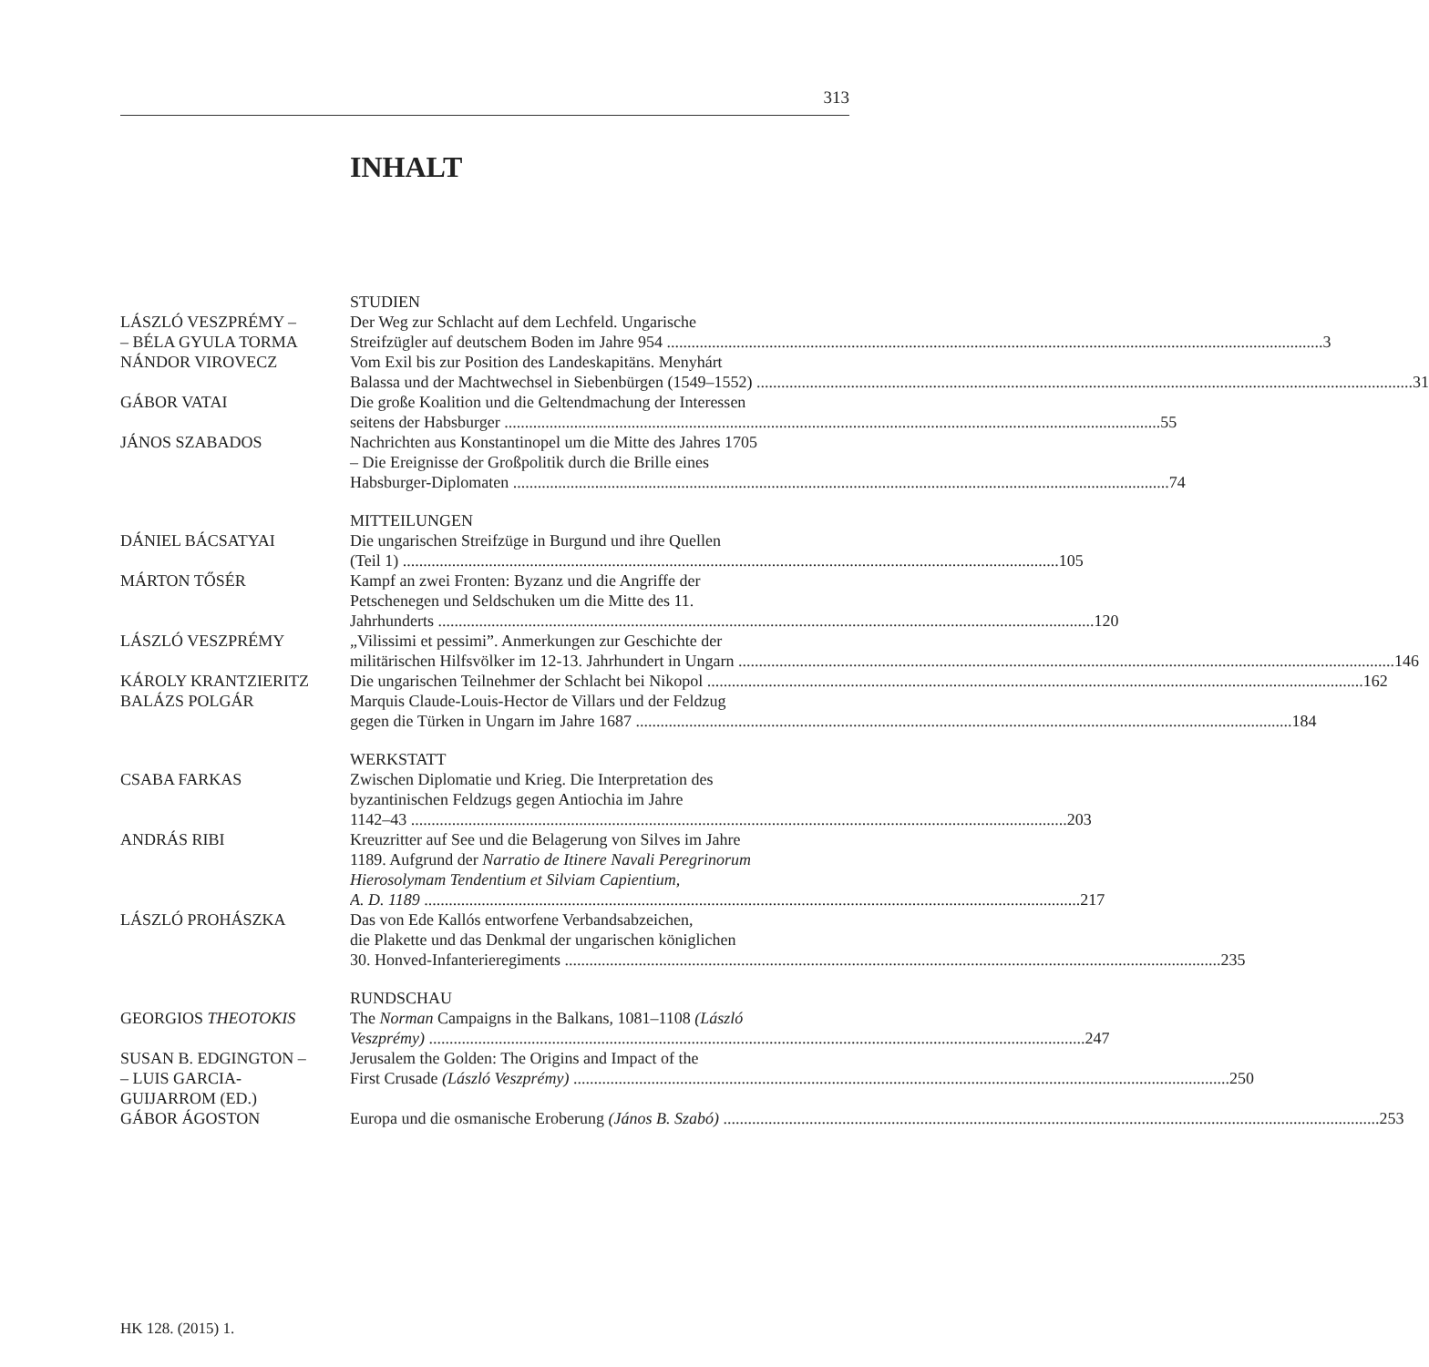313
INHALT
STUDIEN
LÁSZLÓ VESZPRÉMY –
– BÉLA GYULA TORMA
Der Weg zur Schlacht auf dem Lechfeld. Ungarische
Streifzügler auf deutschem Boden im Jahre 954 3
NÁNDOR VIROVECZ Vom Exil bis zur Position des Landeskapitäns. Menyhárt
Balassa und der Machtwechsel in Siebenbürgen (1549–1552) 31
GÁBOR VATAI Die große Koalition und die Geltendmachung der Interessen
seitens der Habsburger 55
JÁNOS SZABADOS Nachrichten aus Konstantinopel um die Mitte des Jahres 1705
– Die Ereignisse der Großpolitik durch die Brille eines
Habsburger-Diplomaten 74
MITTEILUNGEN
DÁNIEL BÁCSATYAI Die ungarischen Streifzüge in Burgund und ihre Quellen
(Teil 1) 105
MÁRTON TŐSÉR Kampf an zwei Fronten: Byzanz und die Angriffe der
Petschenegen und Seldschuken um die Mitte des 11.
Jahrhunderts 120
LÁSZLÓ VESZPRÉMY „Vilissimi et pessimi”. Anmerkungen zur Geschichte der
militärischen Hilfsvölker im 12-13. Jahrhundert in Ungarn 146
KÁROLY KRANTZIERITZ Die ungarischen Teilnehmer der Schlacht bei Nikopol 162
BALÁZS POLGÁR Marquis Claude-Louis-Hector de Villars und der Feldzug
gegen die Türken in Ungarn im Jahre 1687 184
WERKSTATT
CSABA FARKAS Zwischen Diplomatie und Krieg. Die Interpretation des
byzantinischen Feldzugs gegen Antiochia im Jahre
1142–43 203
ANDRÁS RIBI Kreuzritter auf See und die Belagerung von Silves im Jahre
1189. Aufgrund der Narratio de Itinere Navali Peregrinorum
Hierosolymam Tendentium et Silviam Capientium,
A. D. 1189 217
LÁSZLÓ PROHÁSZKA Das von Ede Kallós entworfene Verbandsabzeichen,
die Plakette und das Denkmal der ungarischen königlichen
30. Honved-Infanterieregiments 235
RUNDSCHAU
GEORGIOS THEOTOKIS The Norman Campaigns in the Balkans, 1081–1108 (László
Veszprémy) 247
SUSAN B. EDGINGTON –
– LUIS GARCIA-
GUIJARROM (ED.)
Jerusalem the Golden: The Origins and Impact of the
First Crusade (László Veszprémy) 250
GÁBOR ÁGOSTON Europa und die osmanische Eroberung (János B. Szabó) 253
HK 128. (2015) 1.